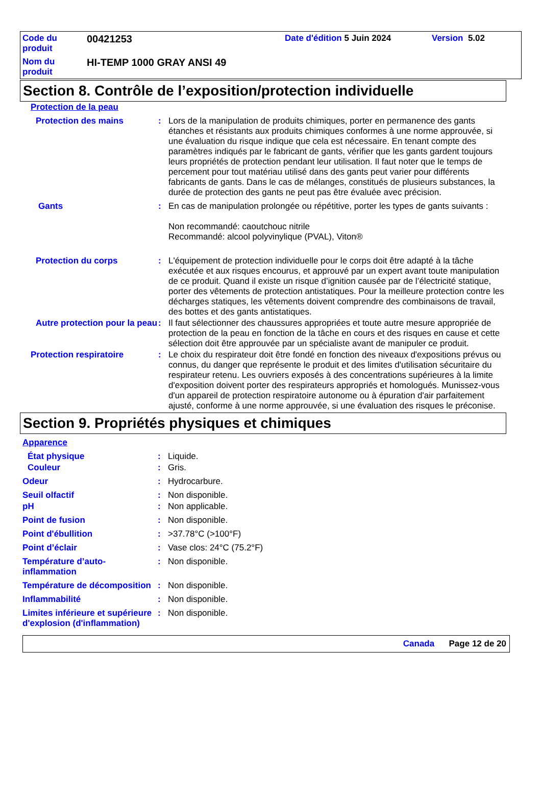| Code du produit | 00421253 | Date d'édition 5 Juin 2024 | Version 5.02 |
| Nom du produit | HI-TEMP 1000 GRAY ANSI 49 | | |
Section 8. Contrôle de l’exposition/protection individuelle
| Protection de la peau | | |
| Protection des mains | : | Lors de la manipulation de produits chimiques, porter en permanence des gants étanches et résistants aux produits chimiques conformes à une norme approuvée, si une évaluation du risque indique que cela est nécessaire. En tenant compte des paramètres indiqués par le fabricant de gants, vérifier que les gants gardent toujours leurs propriétés de protection pendant leur utilisation. Il faut noter que le temps de percement pour tout matériau utilisé dans des gants peut varier pour différents fabricants de gants. Dans le cas de mélanges, constitués de plusieurs substances, la durée de protection des gants ne peut pas être évaluée avec précision. |
| Gants | : | En cas de manipulation prolongée ou répétitive, porter les types de gants suivants : Non recommandé: caoutchouc nitrile Recommandé: alcool polyvinylique (PVAL), Viton® |
| Protection du corps | : | L'équipement de protection individuelle pour le corps doit être adapté à la tâche exécutée et aux risques encourus, et approuvé par un expert avant toute manipulation de ce produit. Quand il existe un risque d’ignition causée par de l’électricité statique, porter des vêtements de protection antistatiques. Pour la meilleure protection contre les décharges statiques, les vêtements doivent comprendre des combinaisons de travail, des bottes et des gants antistatiques. |
| Autre protection pour la peau | : | Il faut sélectionner des chaussures appropriées et toute autre mesure appropriée de protection de la peau en fonction de la tâche en cours et des risques en cause et cette sélection doit être approuvée par un spécialiste avant de manipuler ce produit. |
| Protection respiratoire | : | Le choix du respirateur doit être fondé en fonction des niveaux d'expositions prévus ou connus, du danger que représente le produit et des limites d'utilisation sécuritaire du respirateur retenu. Les ouvriers exposés à des concentrations supérieures à la limite d'exposition doivent porter des respirateurs appropriés et homologués. Munissez-vous d'un appareil de protection respiratoire autonome ou à épuration d'air parfaitement ajusté, conforme à une norme approuvée, si une évaluation des risques le préconise. |
Section 9. Propriétés physiques et chimiques
| Apparence | | |
| État physique | : | Liquide. |
| Couleur | : | Gris. |
| Odeur | : | Hydrocarbure. |
| Seuil olfactif | : | Non disponible. |
| pH | : | Non applicable. |
| Point de fusion | : | Non disponible. |
| Point d'ébullition | : | >37.78°C (>100°F) |
| Point d’éclair | : | Vase clos: 24°C (75.2°F) |
| Température d’auto-inflammation | : | Non disponible. |
| Température de décomposition | : | Non disponible. |
| Inflammabilité | : | Non disponible. |
| Limites inférieure et supérieure d'explosion (d'inflammation) | : | Non disponible. |
Canada Page 12 de 20